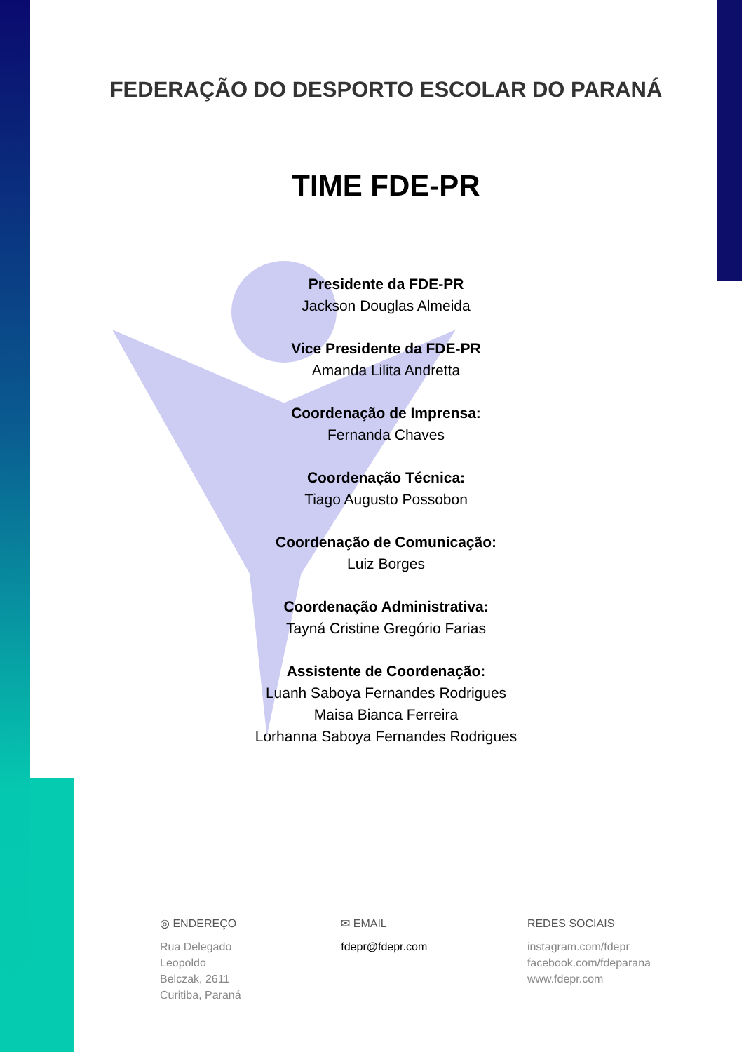FEDERAÇÃO DO DESPORTO ESCOLAR DO PARANÁ
TIME FDE-PR
Presidente da FDE-PR
Jackson Douglas Almeida
Vice Presidente da FDE-PR
Amanda Lilita Andretta
Coordenação de Imprensa:
Fernanda Chaves
Coordenação Técnica:
Tiago Augusto Possobon
Coordenação de Comunicação:
Luiz Borges
Coordenação Administrativa:
Tayná Cristine Gregório Farias
Assistente de Coordenação:
Luanh Saboya Fernandes Rodrigues
Maisa Bianca Ferreira
Lorhanna Saboya Fernandes Rodrigues
◎ ENDEREÇO
Rua Delegado
Leopoldo
Belczak, 2611
Curitiba, Paraná
✉ EMAIL
fdepr@fdepr.com
REDES SOCIAIS
instagram.com/fdepr
facebook.com/fdeparana
www.fdepr.com